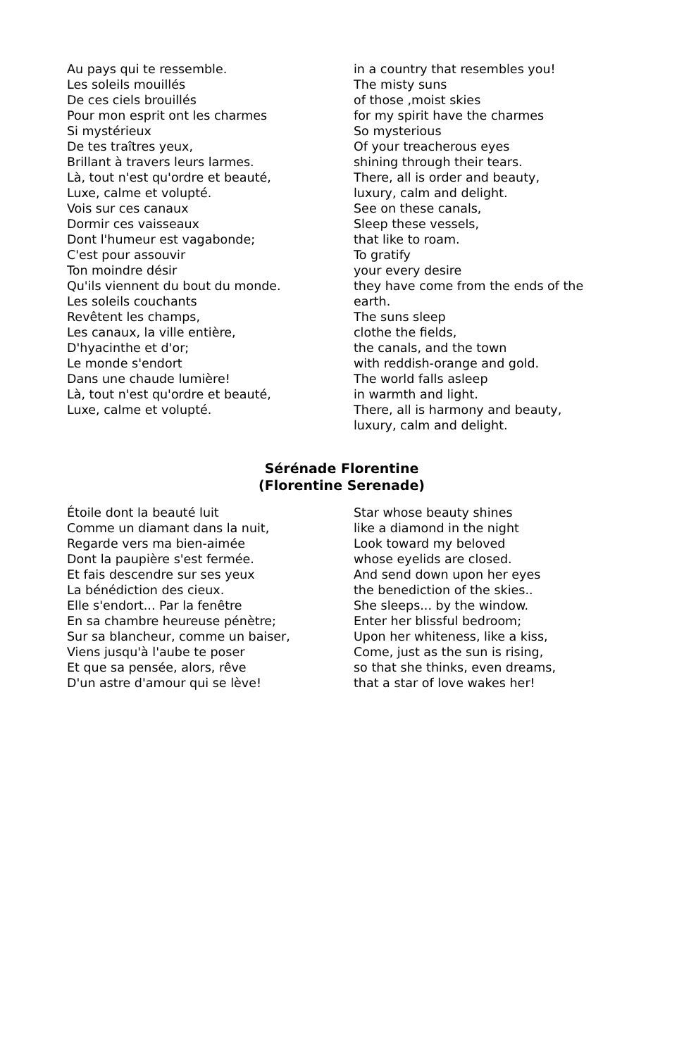Au pays qui te ressemble.
Les soleils mouillés
De ces ciels brouillés
Pour mon esprit ont les charmes
Si mystérieux
De tes traîtres yeux,
Brillant à travers leurs larmes.
Là, tout n'est qu'ordre et beauté,
Luxe, calme et volupté.
Vois sur ces canaux
Dormir ces vaisseaux
Dont l'humeur est vagabonde;
C'est pour assouvir
Ton moindre désir
Qu'ils viennent du bout du monde.
Les soleils couchants
Revêtent les champs,
Les canaux, la ville entière,
D'hyacinthe et d'or;
Le monde s'endort
Dans une chaude lumière!
Là, tout n'est qu'ordre et beauté,
Luxe, calme et volupté.
in a country that resembles you!
The misty suns
of those ,moist skies
for my spirit have the charmes
So mysterious
Of your treacherous eyes
shining through their tears.
There, all is order and beauty,
luxury, calm and delight.
See on these canals,
Sleep these vessels,
that like to roam.
To gratify
your every desire
they have come from the ends of the earth.
The suns sleep
clothe the fields,
the canals, and the town
with reddish-orange and gold.
The world falls asleep
in warmth and light.
There, all is harmony and beauty,
luxury, calm and delight.
Sérénade Florentine
(Florentine Serenade)
Étoile dont la beauté luit
Comme un diamant dans la nuit,
Regarde vers ma bien-aimée
Dont la paupière s'est fermée.
Et fais descendre sur ses yeux
La bénédiction des cieux.
Elle s'endort... Par la fenêtre
En sa chambre heureuse pénètre;
Sur sa blancheur, comme un baiser,
Viens jusqu'à l'aube te poser
Et que sa pensée, alors, rêve
D'un astre d'amour qui se lève!
Star whose beauty shines
like a diamond in the night
Look toward my beloved
whose eyelids are closed.
And send down upon her eyes
the benediction of the skies..
She sleeps... by the window.
Enter her blissful bedroom;
Upon her whiteness, like a kiss,
Come, just as the sun is rising,
so that she thinks, even dreams,
that a star of love wakes her!